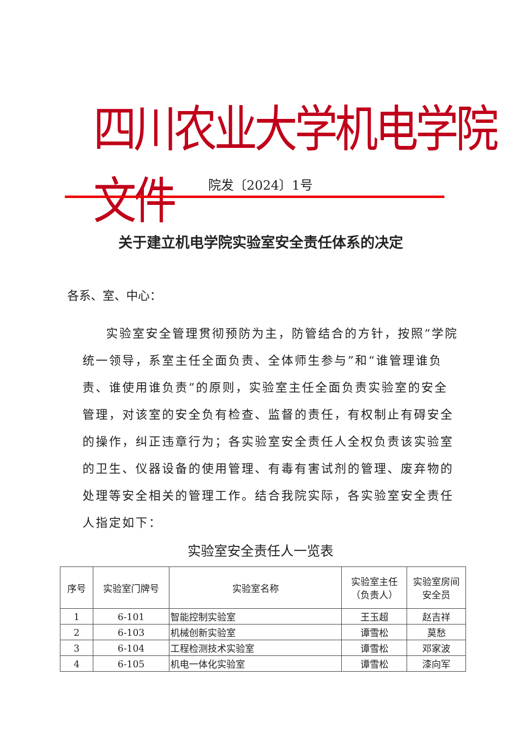四川农业大学机电学院文件
院发〔2024〕1号
关于建立机电学院实验室安全责任体系的决定
各系、室、中心：
实验室安全管理贯彻预防为主，防管结合的方针，按照“学院统一领导，系室主任全面负责、全体师生参与”和“谁管理谁负责、谁使用谁负责”的原则，实验室主任全面负责实验室的安全管理，对该室的安全负有检查、监督的责任，有权制止有碍安全的操作，纠正违章行为；各实验室安全责任人全权负责该实验室的卫生、仪器设备的使用管理、有毒有害试剂的管理、废弃物的处理等安全相关的管理工作。结合我院实际，各实验室安全责任人指定如下：
实验室安全责任人一览表
| 序号 | 实验室门牌号 | 实验室名称 | 实验室主任 （负责人） | 实验室房间 安全员 |
| 1 | 6-101 | 智能控制实验室 | 王玉超 | 赵吉祥 |
| 2 | 6-103 | 机械创新实验室 | 谭雪松 | 莫愁 |
| 3 | 6-104 | 工程检测技术实验室 | 谭雪松 | 邓家波 |
| 4 | 6-105 | 机电一体化实验室 | 谭雪松 | 漆向军 |